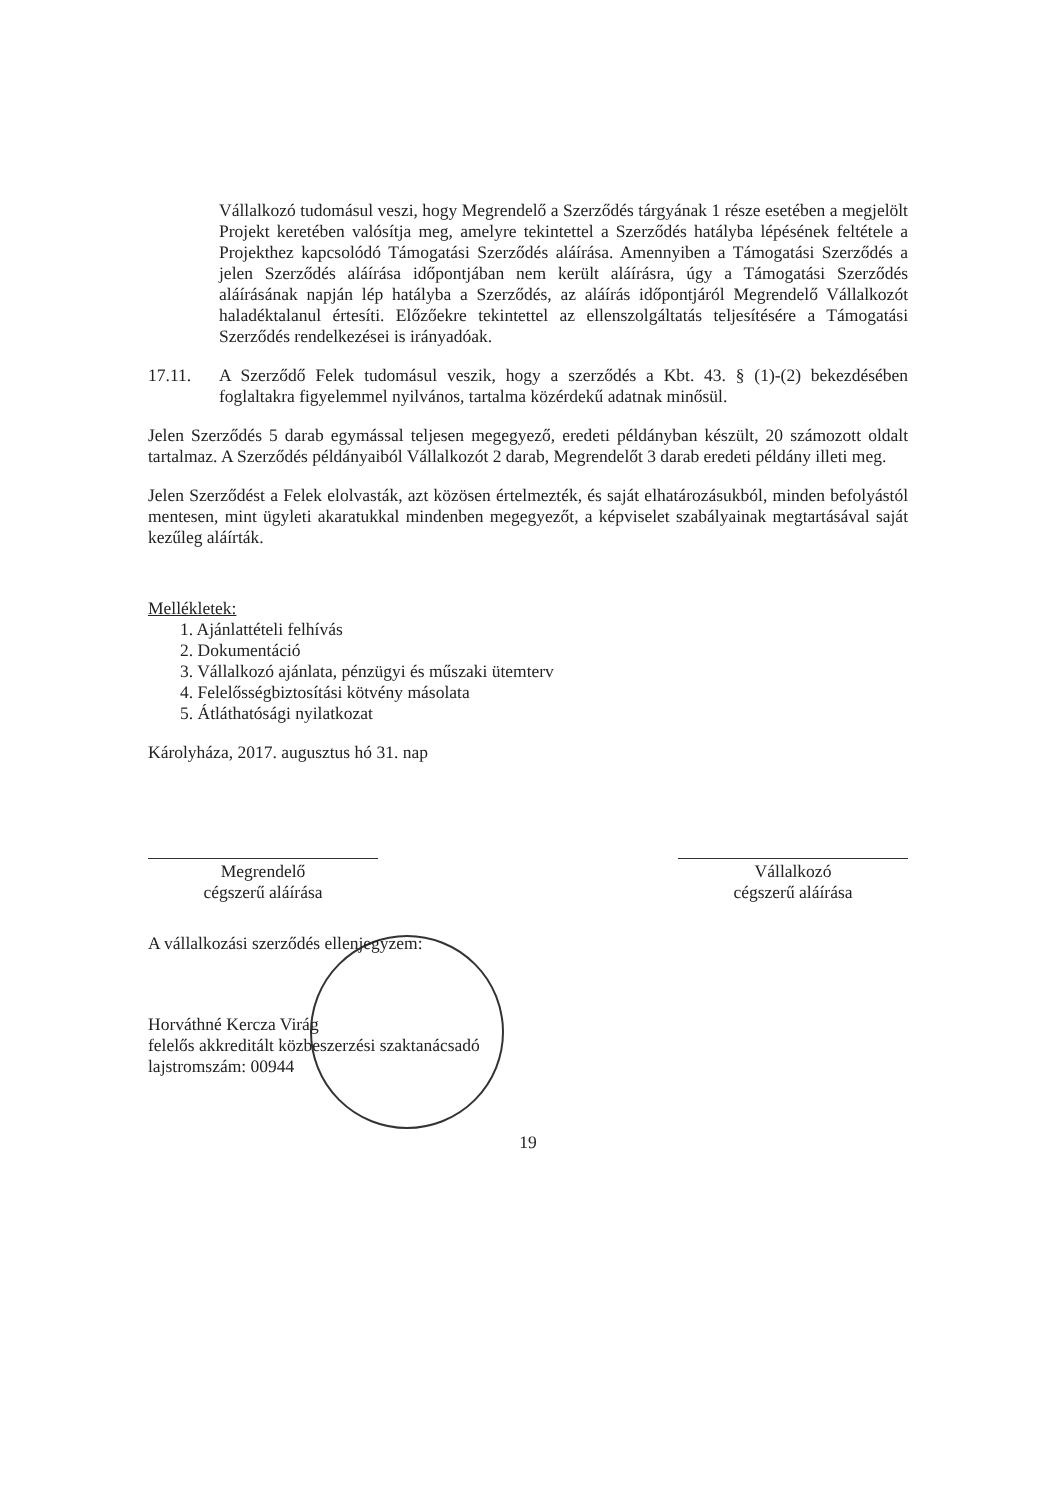Vállalkozó tudomásul veszi, hogy Megrendelő a Szerződés tárgyának 1 része esetében a megjelölt Projekt keretében valósítja meg, amelyre tekintettel a Szerződés hatályba lépésének feltétele a Projekthez kapcsolódó Támogatási Szerződés aláírása. Amennyiben a Támogatási Szerződés a jelen Szerződés aláírása időpontjában nem került aláírásra, úgy a Támogatási Szerződés aláírásának napján lép hatályba a Szerződés, az aláírás időpontjáról Megrendelő Vállalkozót haladéktalanul értesíti. Előzőekre tekintettel az ellenszolgáltatás teljesítésére a Támogatási Szerződés rendelkezései is irányadóak.
17.11. A Szerződő Felek tudomásul veszik, hogy a szerződés a Kbt. 43. § (1)-(2) bekezdésében foglaltakra figyelemmel nyilvános, tartalma közérdekű adatnak minősül.
Jelen Szerződés 5 darab egymással teljesen megegyező, eredeti példányban készült, 20 számozott oldalt tartalmaz. A Szerződés példányaiból Vállalkozót 2 darab, Megrendelőt 3 darab eredeti példány illeti meg.
Jelen Szerződést a Felek elolvasták, azt közösen értelmezték, és saját elhatározásukból, minden befolyástól mentesen, mint ügyleti akaratukkal mindenben megegyezőt, a képviselet szabályainak megtartásával saját kezűleg aláírták.
Mellékletek:
1. Ajánlattételi felhívás
2. Dokumentáció
3. Vállalkozó ajánlata, pénzügyi és műszaki ütemterv
4. Felelősségbiztosítási kötvény másolata
5. Átláthatósági nyilatkozat
Károlyháza, 2017. augusztus hó 31. nap
Megrendelő
cégszerű aláírása
Vállalkozó
cégszerű aláírása
A vállalkozási szerződés ellenjegyzem:
Horváthné Kercza Virág
felelős akkreditált közbeszerzési szaktanácsadó
lajstromszám: 00944
19